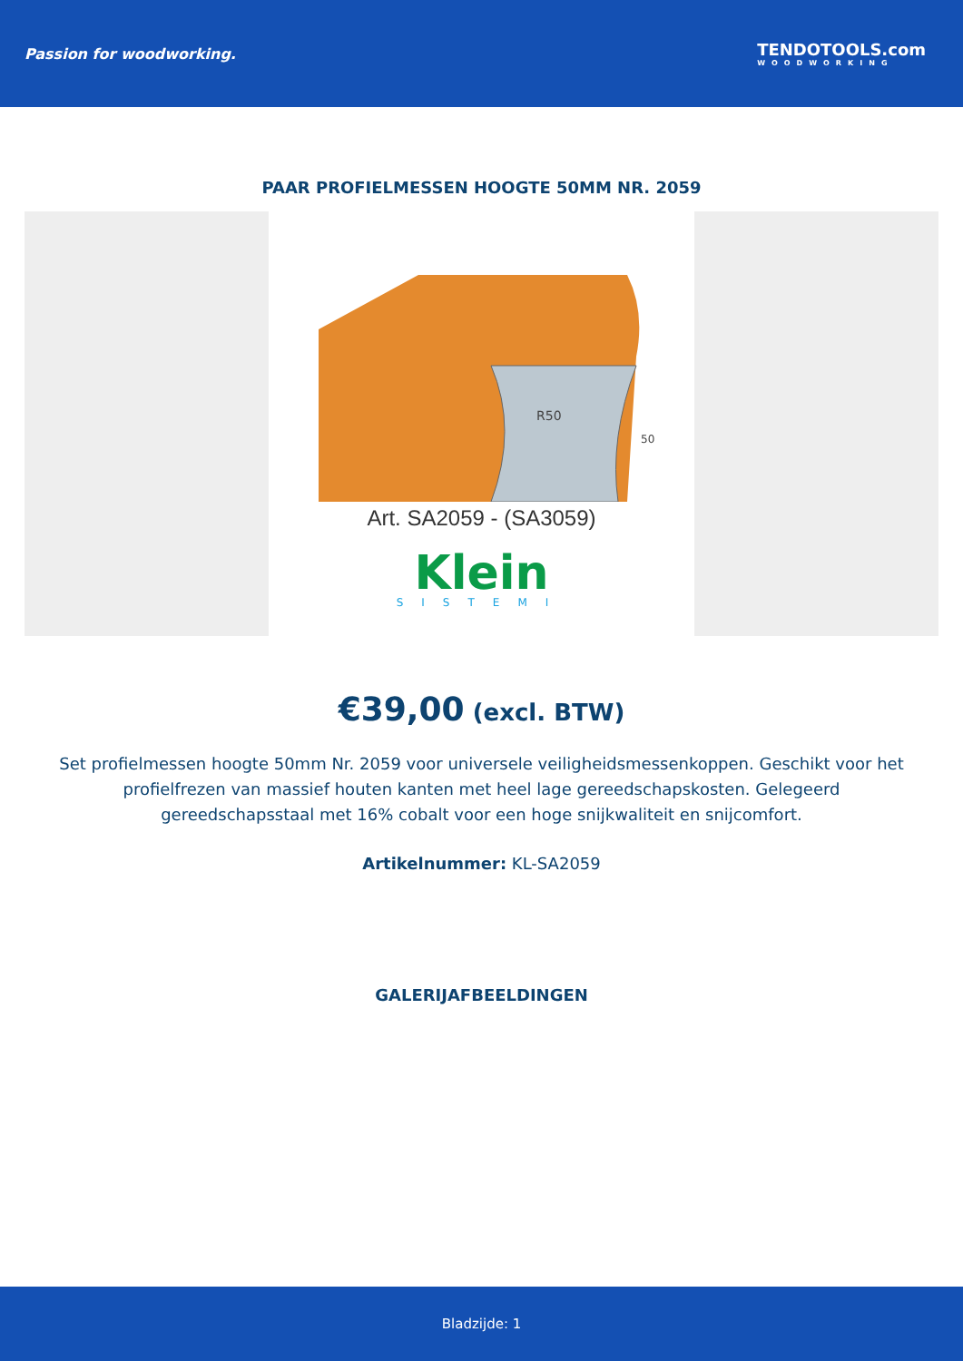Passion for woodworking. TENDOTOOLS.com
WOODWORKING
PAAR PROFIELMESSEN HOOGTE 50MM NR. 2059
R50
50
Art. SA2059 - (SA3059)
Klein
SISTEMI
€39,00 (excl. BTW)
Set profielmessen hoogte 50mm Nr. 2059 voor universele veiligheidsmessenkoppen. Geschikt voor het profielfrezen van massief houten kanten met heel lage gereedschapskosten. Gelegeerd gereedschapsstaal met 16% cobalt voor een hoge snijkwaliteit en snijcomfort.
Artikelnummer: KL-SA2059
GALERIJAFBEELDINGEN
Bladzijde: 1